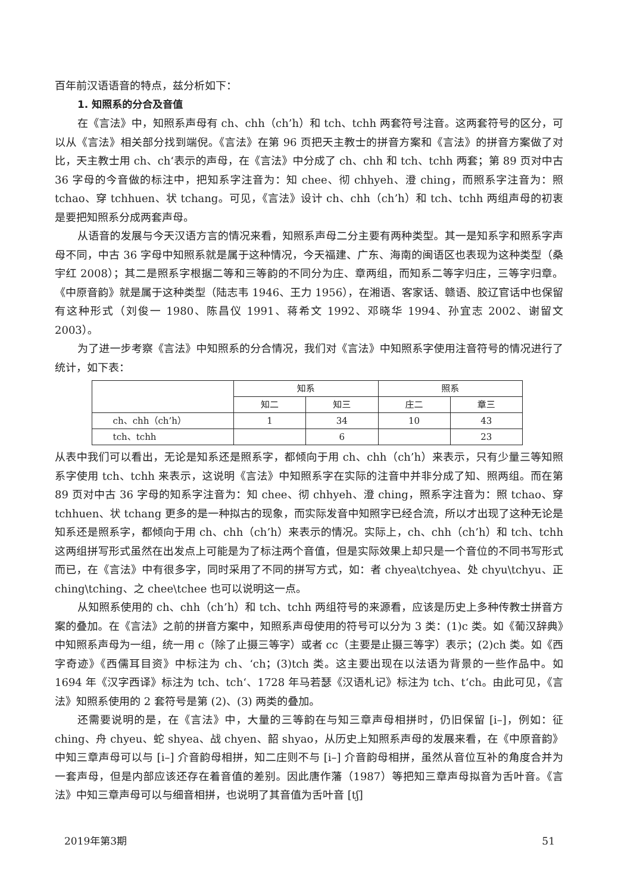百年前汉语语音的特点，兹分析如下：
1. 知照系的分合及音值
在《言法》中，知照系声母有 ch、chh（ch’h）和 tch、tchh 两套符号注音。这两套符号的区分，可以从《言法》相关部分找到端倪。《言法》在第 96 页把天主教士的拼音方案和《言法》的拼音方案做了对比，天主教士用 ch、ch‘表示的声母，在《言法》中分成了 ch、chh 和 tch、tchh 两套；第 89 页对中古 36 字母的今音做的标注中，把知系字注音为：知 chee、彻 chhyeh、澄 ching，而照系字注音为：照 tchao、穿 tchhuen、状 tchang。可见，《言法》设计 ch、chh（ch’h）和 tch、tchh 两组声母的初衷是要把知照系分成两套声母。
从语音的发展与今天汉语方言的情况来看，知照系声母二分主要有两种类型。其一是知系字和照系字声母不同，中古 36 字母中知照系就是属于这种情况，今天福建、广东、海南的闽语区也表现为这种类型（桑宇红 2008）；其二是照系字根据二等和三等韵的不同分为庄、章两组，而知系二等字归庄，三等字归章。《中原音韵》就是属于这种类型（陆志韦 1946、王力 1956），在湘语、客家话、赣语、胶辽官话中也保留有这种形式（刘俊一 1980、陈昌仪 1991、蒋希文 1992、邓晓华 1994、孙宜志 2002、谢留文 2003）。
为了进一步考察《言法》中知照系的分合情况，我们对《言法》中知照系字使用注音符号的情况进行了统计，如下表：
| | 知系 | | 照系 | |
| | 知二 | 知三 | 庄二 | 章三 |
| ch、chh（ch’h） | 1 | 34 | 10 | 43 |
| tch、tchh | | 6 | | 23 |
从表中我们可以看出，无论是知系还是照系字，都倾向于用 ch、chh（ch’h）来表示，只有少量三等知照系字使用 tch、tchh 来表示，这说明《言法》中知照系字在实际的注音中并非分成了知、照两组。而在第 89 页对中古 36 字母的知系字注音为：知 chee、彻 chhyeh、澄 ching，照系字注音为：照 tchao、穿 tchhuen、状 tchang 更多的是一种拟古的现象，而实际发音中知照字已经合流，所以才出现了这种无论是知系还是照系字，都倾向于用 ch、chh（ch’h）来表示的情况。实际上，ch、chh（ch’h）和 tch、tchh 这两组拼写形式虽然在出发点上可能是为了标注两个音值，但是实际效果上却只是一个音位的不同书写形式而已，在《言法》中有很多字，同时采用了不同的拼写方式，如：者 chyea\tchyea、处 chyu\tchyu、正 ching\tching、之 chee\tchee 也可以说明这一点。
从知照系使用的 ch、chh（ch’h）和 tch、tchh 两组符号的来源看，应该是历史上多种传教士拼音方案的叠加。在《言法》之前的拼音方案中，知照系声母使用的符号可以分为 3 类：(1)c 类。如《葡汉辞典》中知照系声母为一组，统一用 c（除了止摄三等字）或者 cc（主要是止摄三等字）表示；(2)ch 类。如《西字奇迹》《西儒耳目资》中标注为 ch、‘ch；(3)tch 类。这主要出现在以法语为背景的一些作品中。如 1694 年《汉字西译》标注为 tch、tch‘、1728 年马若瑟《汉语札记》标注为 tch、t‘ch。由此可见，《言法》知照系使用的 2 套符号是第 (2)、(3) 两类的叠加。
还需要说明的是，在《言法》中，大量的三等韵在与知三章声母相拼时，仍旧保留 [i–]，例如：征 ching、舟 chyeu、蛇 shyea、战 chyen、韶 shyao，从历史上知照系声母的发展来看，在《中原音韵》中知三章声母可以与 [i–] 介音韵母相拼，知二庄则不与 [i–] 介音韵母相拼，虽然从音位互补的角度合并为一套声母，但是内部应该还存在着音值的差别。因此唐作藩（1987）等把知三章声母拟音为舌叶音。《言法》中知三章声母可以与细音相拼，也说明了其音值为舌叶音 [tʃ]
2019年第3期 51